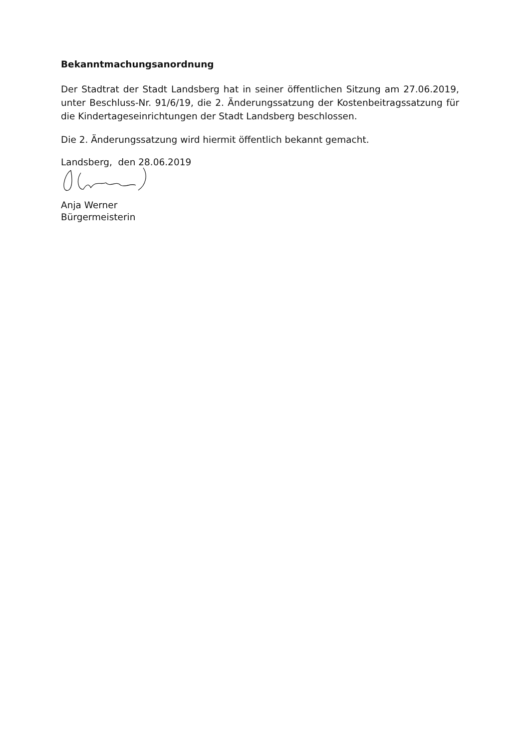Bekanntmachungsanordnung
Der Stadtrat der Stadt Landsberg hat in seiner öffentlichen Sitzung am 27.06.2019, unter Beschluss-Nr. 91/6/19, die 2. Änderungssatzung der Kostenbeitragssatzung für die Kindertageseinrichtungen der Stadt Landsberg beschlossen.
Die 2. Änderungssatzung wird hiermit öffentlich bekannt gemacht.
Landsberg, den 28.06.2019
Anja Werner
Bürgermeisterin